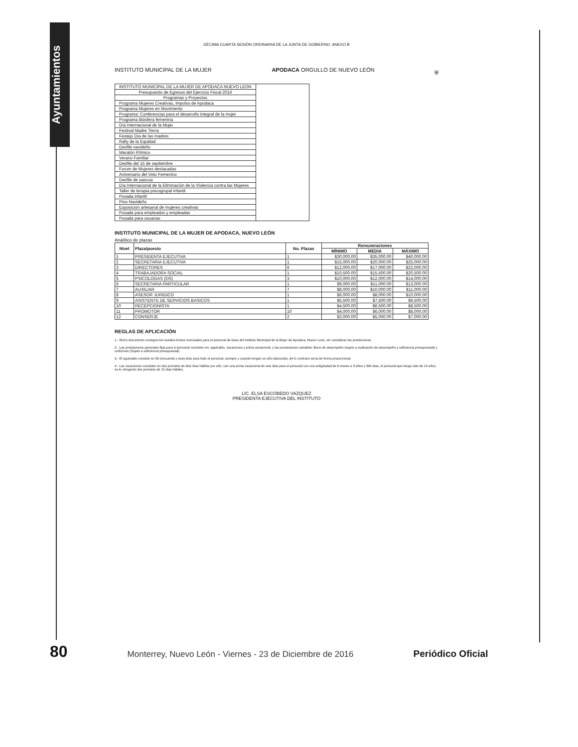Ayuntamientos
DÉCIMA CUARTA SESIÓN ORDINARIA DE LA JUNTA DE GOBIERNO. ANEXO B
INSTITUTO MUNICIPAL DE LA MUJER APODACA ORGULLO DE NUEVO LEÓN ⛨
| INSTITUTO MUNICIPAL DE LA MUJER DE APODACA NUEVO LEON | |
| Presupuesto de Egresos del Ejercicio Fiscal 2016 | |
| Programas y Proyectos | |
| Programa Mujeres Creativas, Impulso de Apodaca | |
| Programa Mujeres en Movimiento | |
| Programa: Conferencias para el desarrollo integral de la mujer | |
| Programa Biósfera femenina | |
| Día Internacional de la Mujer | |
| Festival Madre Tierra | |
| Festejo Día de las madres | |
| Rally de la Equidad | |
| Desfile navideño | |
| Maratón Rítmico | |
| Verano Familiar | |
| Desfile del 15 de septiembre | |
| Forum de Mujeres destacadas | |
| Aniversario del Voto Femenino | |
| Desfile de pascua | |
| Día Internacional de la Eliminación de la Violencia contra las Mujeres | |
| Taller de terapia psicogrupal infantil | |
| Posada infantil | |
| Pino Navideño | |
| Exposición artesanal de mujeres creativas | |
| Posada para empleados y empleadas | |
| Posada para usuarias | |
INSTITUTO MUNICIPAL DE LA MUJER DE APODACA, NUEVO LEÓN
Analítico de plazas
| Nivel | Plaza/puesto | No. Plazas | Remuneraciones | | |
| --- | --- | --- | --- | --- | --- |
| | | | MÍNIMO | MEDIA | MÁXIMO |
| 1 | PRESIDENTA EJECUTIVA | 1 | $30,000.00 | $35,000.00 | $40,000.00 |
| 2 | SECRETARIA EJECUTIVA | 1 | $15,000.00 | $20,000.00 | $25,000.00 |
| 3 | DIRECTORES | 6 | $12,000.00 | $17,000.00 | $22,000.00 |
| 4 | TRABAJADORA SOCIAL | 1 | $10,500.00 | $15,500.00 | $20,500.00 |
| 5 | PSICOLOGAS (OS) | 3 | $10,000.00 | $12,000.00 | $14,000.00 |
| 6 | SECRETARIA PARTICULAR | 1 | $9,000.00 | $11,000.00 | $13,000.00 |
| 7 | AUXILIAR | 7 | $8,000.00 | $10,000.00 | $11,000.00 |
| 8 | ASESOR JURIDICO | 1 | $6,000.00 | $8,000.00 | $10,000.00 |
| 9 | ASISTENTE DE SERVICIOS BASICOS | 1 | $5,500.00 | $7,500.00 | $9,500.00 |
| 10 | RECEPCIONISTA | 1 | $4,500.00 | $6,500.00 | $8,500.00 |
| 11 | PROMOTOR | 10 | $4,000.00 | $6,000.00 | $8,000.00 |
| 12 | CONSERJE | 2 | $3,000.00 | $5,000.00 | $7,000.00 |
REGLAS DE APLICACIÓN
1.- Dicho documento consigna los sueldos brutos mensuales para el personal de base del Instituto Municipal de la Mujer de Apodaca, Nuevo León, sin considerar las prestaciones.
2.- Las prestaciones generales fijas para el personal consisten en: aguinaldo, vacaciones y prima vacacional, y las prestaciones variables: Bono de desempeño (sujeto a evaluación de desempeño y suficiencia presupuestal) y uniformes (Sujeto a suficiencia presupuestal).
3.- El aguinaldo consiste en 56 (cincuenta y seis) días para todo el personal, siempre y cuando tengan un año laborando, de lo contrario sería de forma proporcional.
4.- Las vacaciones consisten en dos periodos de diez días hábiles por año, con una prima vacacional de seis días para el personal con una antigüedad de 6 meses a 9 años y 364 días, el personal que tenga más de 10 años, se le otorgarán dos periodos de 15 días hábiles.
LIC. ELSA ESCOBEDO VAZQUEZ
PRESIDENTA EJECUTIVA DEL INSTITUTO
80 Monterrey, Nuevo León - Viernes - 23 de Diciembre de 2016 Periódico Oficial